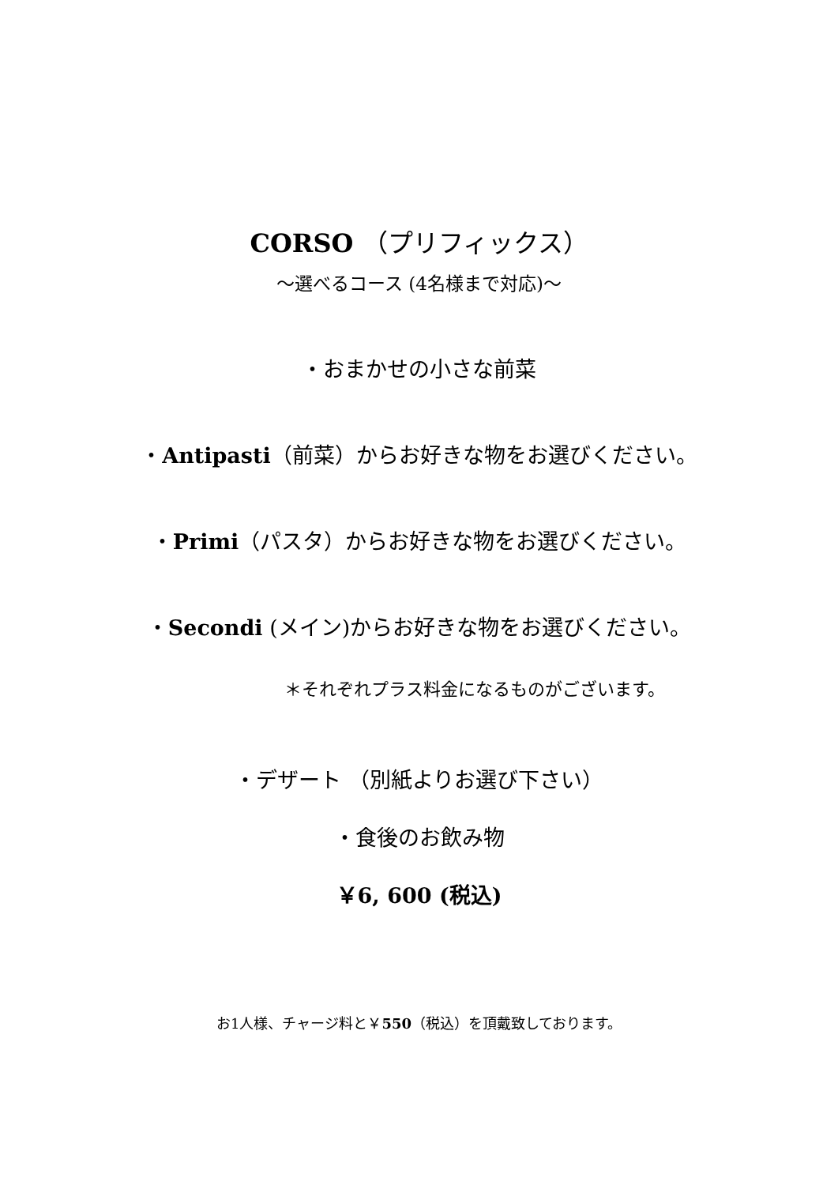CORSO （プリフィックス）
～選べるコース (4名様まで対応)～
・おまかせの小さな前菜
・Antipasti（前菜）からお好きな物をお選びください。
・Primi（パスタ）からお好きな物をお選びください。
・Secondi (メイン)からお好きな物をお選びください。
＊それぞれプラス料金になるものがございます。
・デザート （別紙よりお選び下さい）
・食後のお飲み物
￥6, 600 (税込)
お1人様、チャージ料と￥550（税込）を頂戴致しております。